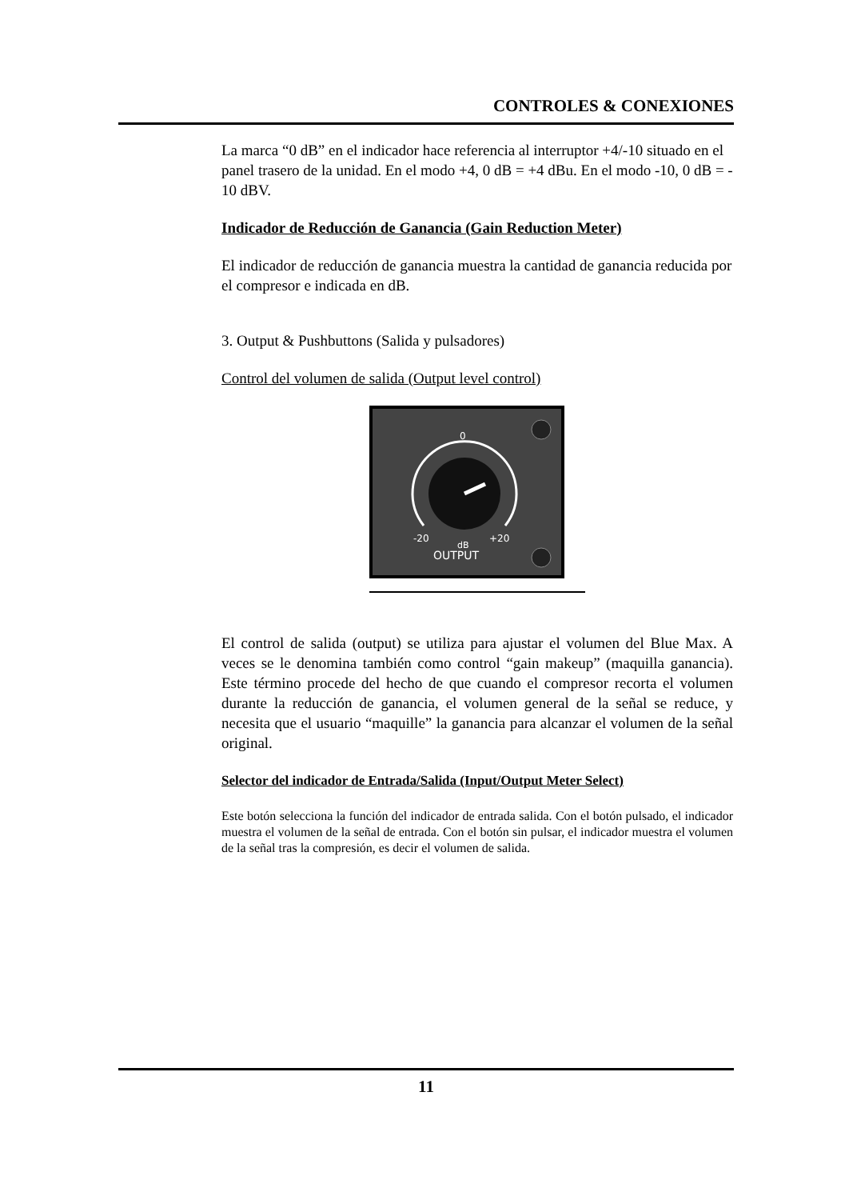CONTROLES & CONEXIONES
La marca “0 dB” en el indicador hace referencia al interruptor +4/-10 situado en el panel trasero de la unidad. En el modo +4, 0 dB = +4 dBu. En el modo -10, 0 dB = - 10 dBV.
Indicador de Reducción de Ganancia (Gain Reduction Meter)
El indicador de reducción de ganancia muestra la cantidad de ganancia reducida por el compresor e indicada en dB.
3. Output & Pushbuttons (Salida y pulsadores)
Control del volumen de salida (Output level control)
0
-20
+20
dB
OUTPUT
El control de salida (output) se utiliza para ajustar el volumen del Blue Max. A veces se le denomina también como control “gain makeup” (maquilla ganancia). Este término procede del hecho de que cuando el compresor recorta el volumen durante la reducción de ganancia, el volumen general de la señal se reduce, y necesita que el usuario “maquille” la ganancia para alcanzar el volumen de la señal original.
Selector del indicador de Entrada/Salida (Input/Output Meter Select)
Este botón selecciona la función del indicador de entrada salida. Con el botón pulsado, el indicador muestra el volumen de la señal de entrada. Con el botón sin pulsar, el indicador muestra el volumen de la señal tras la compresión, es decir el volumen de salida.
11